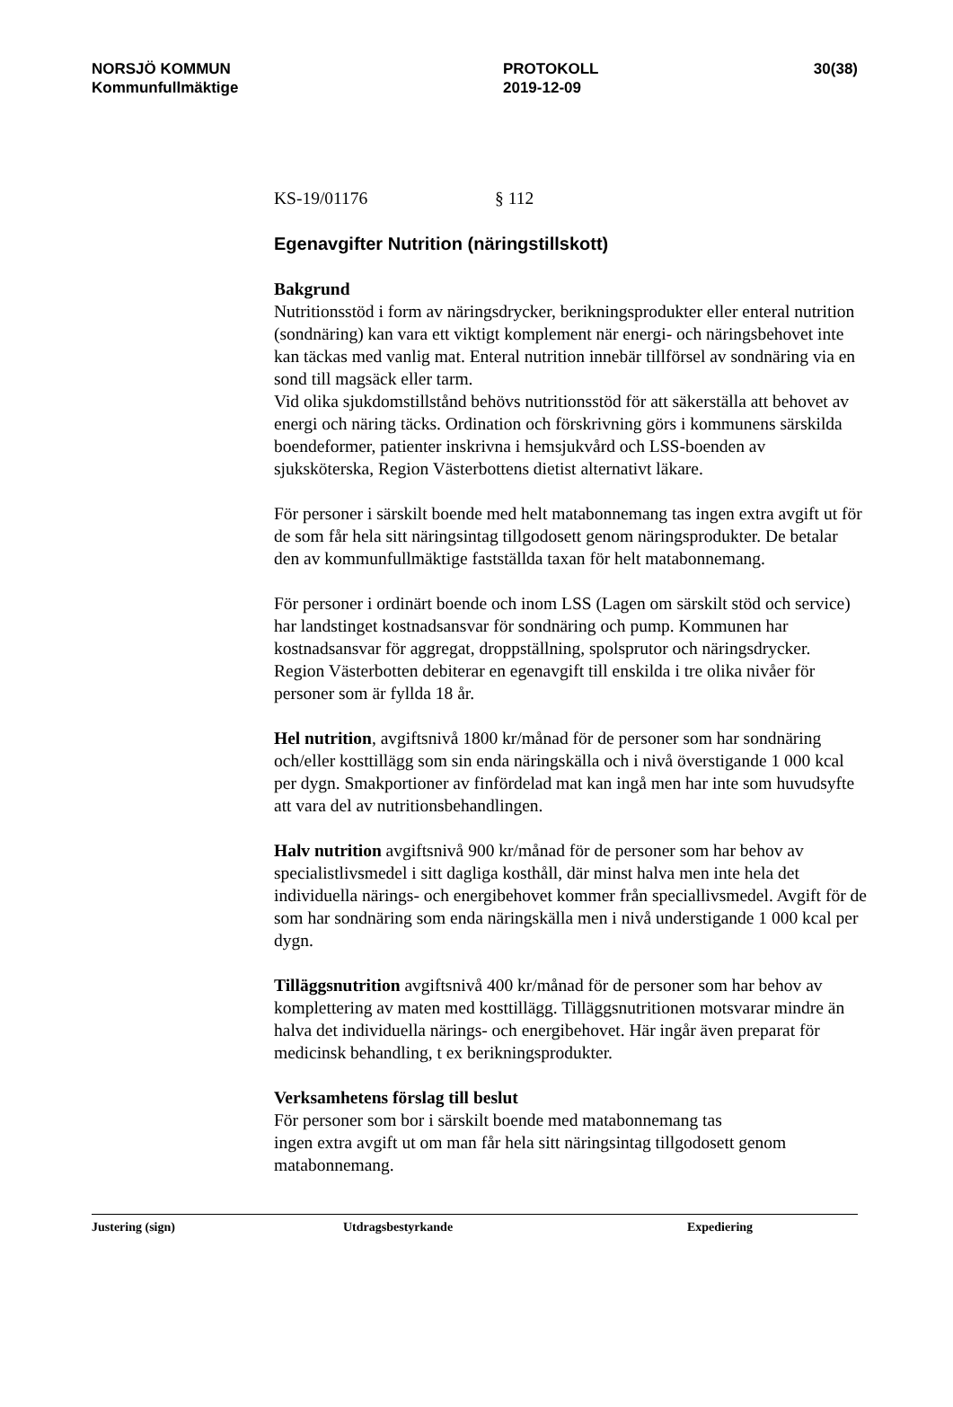NORSJÖ KOMMUN
Kommunfullmäktige
PROTOKOLL
2019-12-09
30(38)
KS-19/01176 § 112
Egenavgifter Nutrition (näringstillskott)
Bakgrund
Nutritionsstöd i form av näringsdrycker, berikningsprodukter eller enteral nutrition (sondnäring) kan vara ett viktigt komplement när energi- och näringsbehovet inte kan täckas med vanlig mat. Enteral nutrition innebär tillförsel av sondnäring via en sond till magsäck eller tarm.
Vid olika sjukdomstillstånd behövs nutritionsstöd för att säkerställa att behovet av energi och näring täcks. Ordination och förskrivning görs i kommunens särskilda boendeformer, patienter inskrivna i hemsjukvård och LSS-boenden av sjuksköterska, Region Västerbottens dietist alternativt läkare.
För personer i särskilt boende med helt matabonnemang tas ingen extra avgift ut för de som får hela sitt näringsintag tillgodosett genom näringsprodukter. De betalar den av kommunfullmäktige fastställda taxan för helt matabonnemang.
För personer i ordinärt boende och inom LSS (Lagen om särskilt stöd och service) har landstinget kostnadsansvar för sondnäring och pump. Kommunen har kostnadsansvar för aggregat, droppställning, spolsprutor och näringsdrycker.
Region Västerbotten debiterar en egenavgift till enskilda i tre olika nivåer för personer som är fyllda 18 år.
Hel nutrition, avgiftsnivå 1800 kr/månad för de personer som har sondnäring och/eller kosttillägg som sin enda näringskälla och i nivå överstigande 1 000 kcal per dygn. Smakportioner av finfördelad mat kan ingå men har inte som huvudsyfte att vara del av nutritionsbehandlingen.
Halv nutrition avgiftsnivå 900 kr/månad för de personer som har behov av specialistlivsmedel i sitt dagliga kosthåll, där minst halva men inte hela det individuella närings- och energibehovet kommer från speciallivsmedel. Avgift för de som har sondnäring som enda näringskälla men i nivå understigande 1 000 kcal per dygn.
Tilläggsnutrition avgiftsnivå 400 kr/månad för de personer som har behov av komplettering av maten med kosttillägg. Tilläggsnutritionen motsvarar mindre än halva det individuella närings- och energibehovet. Här ingår även preparat för medicinsk behandling, t ex berikningsprodukter.
Verksamhetens förslag till beslut
För personer som bor i särskilt boende med matabonnemang tas
ingen extra avgift ut om man får hela sitt näringsintag tillgodosett genom matabonnemang.
Justering (sign) Utdragsbestyrkande Expediering